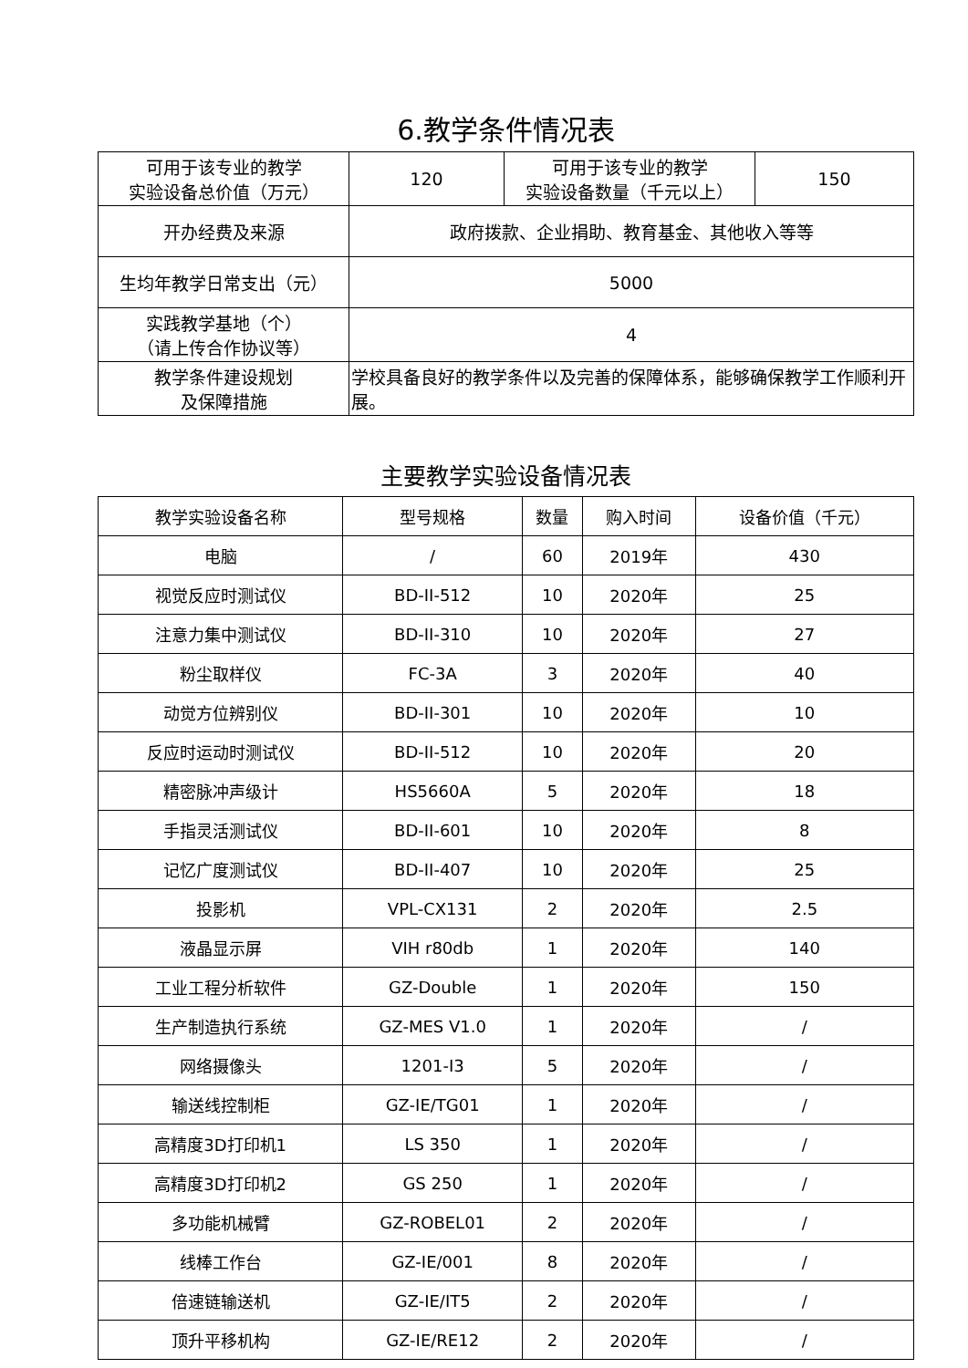6.教学条件情况表
| 可用于该专业的教学 实验设备总价值（万元） | 120 | 可用于该专业的教学 实验设备数量（千元以上） | 150 |
| 开办经费及来源 | 政府拨款、企业捐助、教育基金、其他收入等等 | | |
| 生均年教学日常支出（元） | 5000 | | |
| 实践教学基地（个） （请上传合作协议等） | 4 | | |
| 教学条件建设规划 及保障措施 | 学校具备良好的教学条件以及完善的保障体系，能够确保教学工作顺利开展。 | | |
主要教学实验设备情况表
| 教学实验设备名称 | 型号规格 | 数量 | 购入时间 | 设备价值（千元） |
| --- | --- | --- | --- | --- |
| 电脑 | / | 60 | 2019年 | 430 |
| 视觉反应时测试仪 | BD-II-512 | 10 | 2020年 | 25 |
| 注意力集中测试仪 | BD-II-310 | 10 | 2020年 | 27 |
| 粉尘取样仪 | FC-3A | 3 | 2020年 | 40 |
| 动觉方位辨别仪 | BD-II-301 | 10 | 2020年 | 10 |
| 反应时运动时测试仪 | BD-II-512 | 10 | 2020年 | 20 |
| 精密脉冲声级计 | HS5660A | 5 | 2020年 | 18 |
| 手指灵活测试仪 | BD-II-601 | 10 | 2020年 | 8 |
| 记忆广度测试仪 | BD-II-407 | 10 | 2020年 | 25 |
| 投影机 | VPL-CX131 | 2 | 2020年 | 2.5 |
| 液晶显示屏 | VIH r80db | 1 | 2020年 | 140 |
| 工业工程分析软件 | GZ-Double | 1 | 2020年 | 150 |
| 生产制造执行系统 | GZ-MES V1.0 | 1 | 2020年 | / |
| 网络摄像头 | 1201-I3 | 5 | 2020年 | / |
| 输送线控制柜 | GZ-IE/TG01 | 1 | 2020年 | / |
| 高精度3D打印机1 | LS 350 | 1 | 2020年 | / |
| 高精度3D打印机2 | GS 250 | 1 | 2020年 | / |
| 多功能机械臂 | GZ-ROBEL01 | 2 | 2020年 | / |
| 线棒工作台 | GZ-IE/001 | 8 | 2020年 | / |
| 倍速链输送机 | GZ-IE/IT5 | 2 | 2020年 | / |
| 顶升平移机构 | GZ-IE/RE12 | 2 | 2020年 | / |